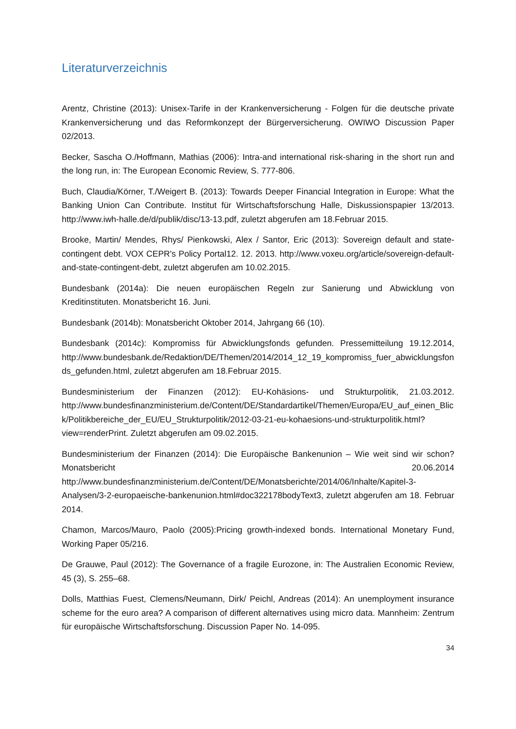Literaturverzeichnis
Arentz, Christine (2013): Unisex-Tarife in der Krankenversicherung - Folgen für die deutsche private Krankenversicherung und das Reformkonzept der Bürgerversicherung. OWIWO Discussion Paper 02/2013.
Becker, Sascha O./Hoffmann, Mathias (2006): Intra-and international risk-sharing in the short run and the long run, in: The European Economic Review, S. 777-806.
Buch, Claudia/Körner, T./Weigert B. (2013): Towards Deeper Financial Integration in Europe: What the Banking Union Can Contribute. Institut für Wirtschaftsforschung Halle, Diskussionspapier 13/2013. http://www.iwh-halle.de/d/publik/disc/13-13.pdf, zuletzt abgerufen am 18.Februar 2015.
Brooke, Martin/ Mendes, Rhys/ Pienkowski, Alex / Santor, Eric (2013): Sovereign default and state-contingent debt. VOX CEPR's Policy Portal12. 12. 2013. http://www.voxeu.org/article/sovereign-default-and-state-contingent-debt, zuletzt abgerufen am 10.02.2015.
Bundesbank (2014a): Die neuen europäischen Regeln zur Sanierung und Abwicklung von Kreditinstituten. Monatsbericht 16. Juni.
Bundesbank (2014b): Monatsbericht Oktober 2014, Jahrgang 66 (10).
Bundesbank (2014c): Kompromiss für Abwicklungsfonds gefunden. Pressemitteilung 19.12.2014, http://www.bundesbank.de/Redaktion/DE/Themen/2014/2014_12_19_kompromiss_fuer_abwicklungsfonds_gefunden.html, zuletzt abgerufen am 18.Februar 2015.
Bundesministerium der Finanzen (2012): EU-Kohäsions- und Strukturpolitik, 21.03.2012. http://www.bundesfinanzministerium.de/Content/DE/Standardartikel/Themen/Europa/EU_auf_einen_Blick/Politikbereiche_der_EU/EU_Strukturpolitik/2012-03-21-eu-kohaesions-und-strukturpolitik.html?view=renderPrint. Zuletzt abgerufen am 09.02.2015.
Bundesministerium der Finanzen (2014): Die Europäische Bankenunion – Wie weit sind wir schon? Monatsbericht 20.06.2014 http://www.bundesfinanzministerium.de/Content/DE/Monatsberichte/2014/06/Inhalte/Kapitel-3-Analysen/3-2-europaeische-bankenunion.html#doc322178bodyText3, zuletzt abgerufen am 18. Februar 2014.
Chamon, Marcos/Mauro, Paolo (2005):Pricing growth-indexed bonds. International Monetary Fund, Working Paper 05/216.
De Grauwe, Paul (2012): The Governance of a fragile Eurozone, in: The Australien Economic Review, 45 (3), S. 255–68.
Dolls, Matthias Fuest, Clemens/Neumann, Dirk/ Peichl, Andreas (2014): An unemployment insurance scheme for the euro area? A comparison of different alternatives using micro data. Mannheim: Zentrum für europäische Wirtschaftsforschung. Discussion Paper No. 14-095.
34